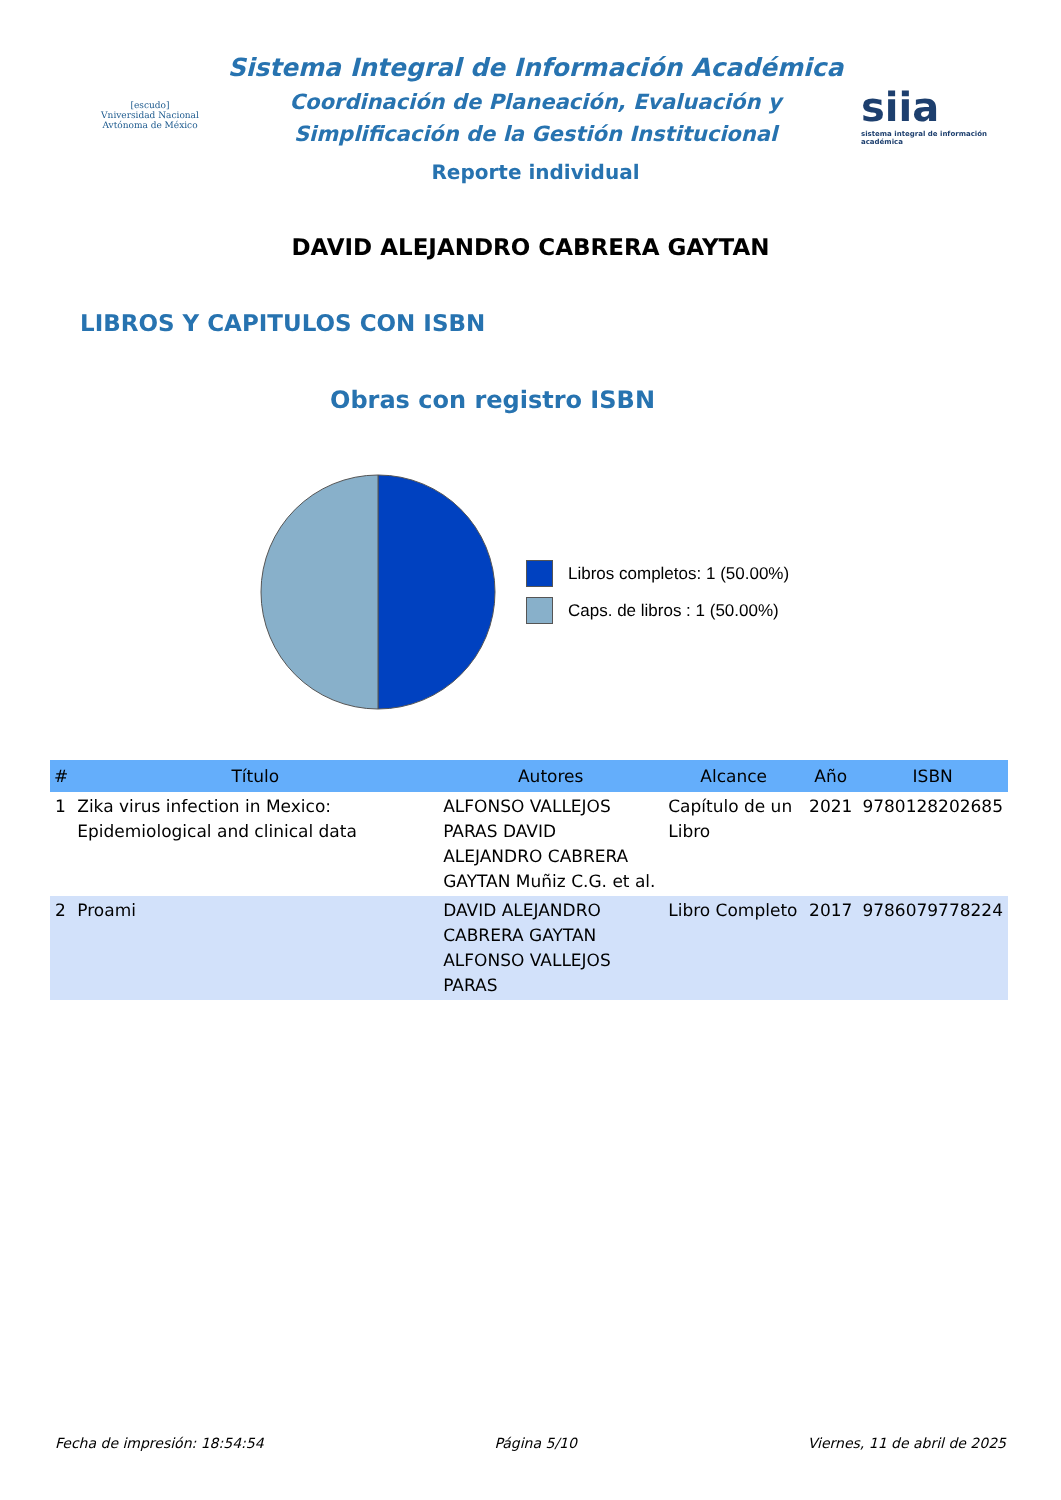[escudo]
Vniversidad Nacional Avtónoma de México
Sistema Integral de Información Académica
Coordinación de Planeación, Evaluación y
Simplificación de la Gestión Institucional
Reporte individual
siia
sistema integral de información académica
DAVID ALEJANDRO CABRERA GAYTAN
LIBROS Y CAPITULOS CON ISBN
Obras con registro ISBN
Libros completos: 1 (50.00%)
Caps. de libros : 1 (50.00%)
| # | Título | Autores | Alcance | Año | ISBN |
| --- | --- | --- | --- | --- | --- |
| 1 | Zika virus infection in Mexico: Epidemiological and clinical data | ALFONSO VALLEJOS PARAS DAVID ALEJANDRO CABRERA GAYTAN Muñiz C.G. et al. | Capítulo de un Libro | 2021 | 9780128202685 |
| 2 | Proami | DAVID ALEJANDRO CABRERA GAYTAN ALFONSO VALLEJOS PARAS | Libro Completo | 2017 | 9786079778224 |
Fecha de impresión: 18:54:54 Página 5/10 Viernes, 11 de abril de 2025